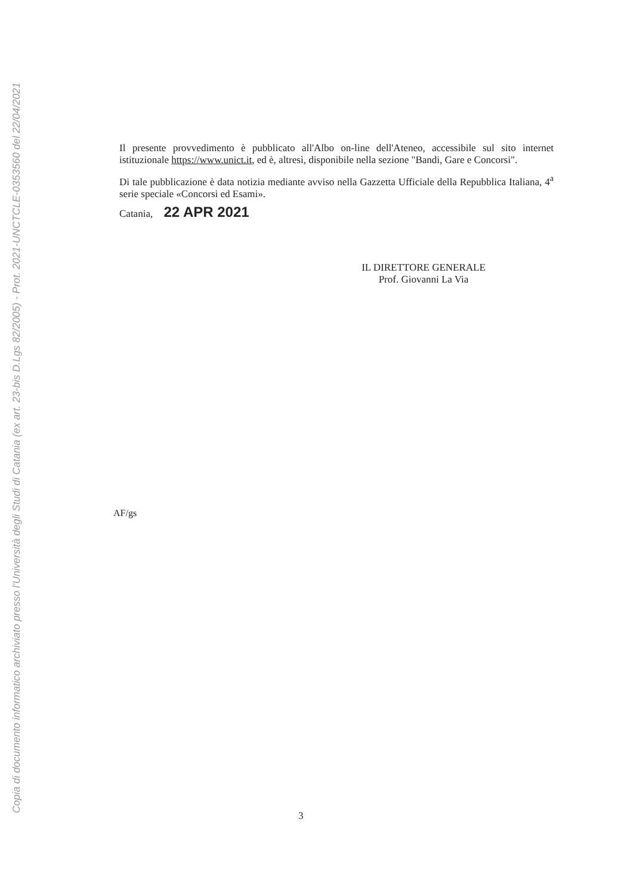Copia di documento informatico archiviato presso l'Università degli Studi di Catania (ex art. 23-bis D.Lgs 82/2005) - Prot. 2021-UNCTCLE-0353560 del 22/04/2021
Il presente provvedimento è pubblicato all'Albo on-line dell'Ateneo, accessibile sul sito internet istituzionale https://www.unict.it, ed è, altresì, disponibile nella sezione "Bandi, Gare e Concorsi".
Di tale pubblicazione è data notizia mediante avviso nella Gazzetta Ufficiale della Repubblica Italiana, 4<sup>a</sup> serie speciale «Concorsi ed Esami».
Catania, 22 APR 2021
IL DIRETTORE GENERALE
Prof. Giovanni La Via
AF/gs
3